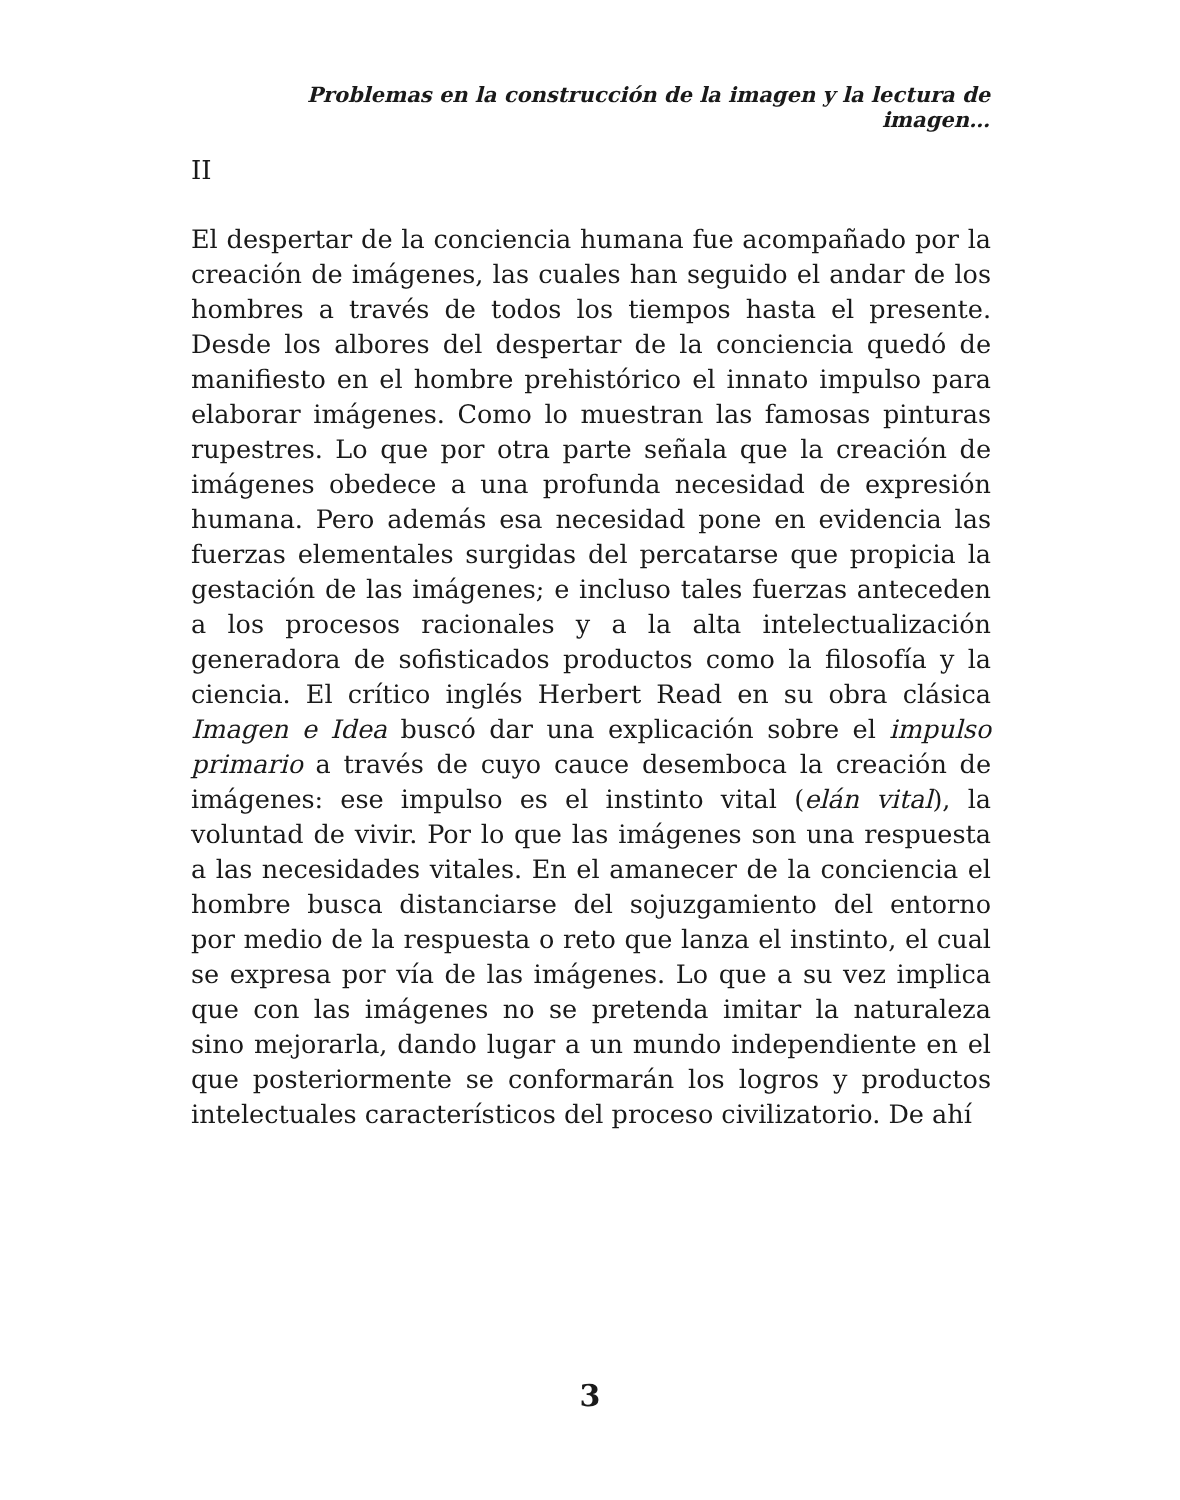Problemas en la construcción de la imagen y la lectura de imagen…
II
El despertar de la conciencia humana fue acompañado por la creación de imágenes, las cuales han seguido el andar de los hombres a través de todos los tiempos hasta el presente. Desde los albores del despertar de la conciencia quedó de manifiesto en el hombre prehistórico el innato impulso para elaborar imágenes. Como lo muestran las famosas pinturas rupestres. Lo que por otra parte señala que la creación de imágenes obedece a una profunda necesidad de expresión humana. Pero además esa necesidad pone en evidencia las fuerzas elementales surgidas del percatarse que propicia la gestación de las imágenes; e incluso tales fuerzas anteceden a los procesos racionales y a la alta intelectualización generadora de sofisticados productos como la filosofía y la ciencia. El crítico inglés Herbert Read en su obra clásica Imagen e Idea buscó dar una explicación sobre el impulso primario a través de cuyo cauce desemboca la creación de imágenes: ese impulso es el instinto vital (elán vital), la voluntad de vivir. Por lo que las imágenes son una respuesta a las necesidades vitales. En el amanecer de la conciencia el hombre busca distanciarse del sojuzgamiento del entorno por medio de la respuesta o reto que lanza el instinto, el cual se expresa por vía de las imágenes. Lo que a su vez implica que con las imágenes no se pretenda imitar la naturaleza sino mejorarla, dando lugar a un mundo independiente en el que posteriormente se conformarán los logros y productos intelectuales característicos del proceso civilizatorio. De ahí
3